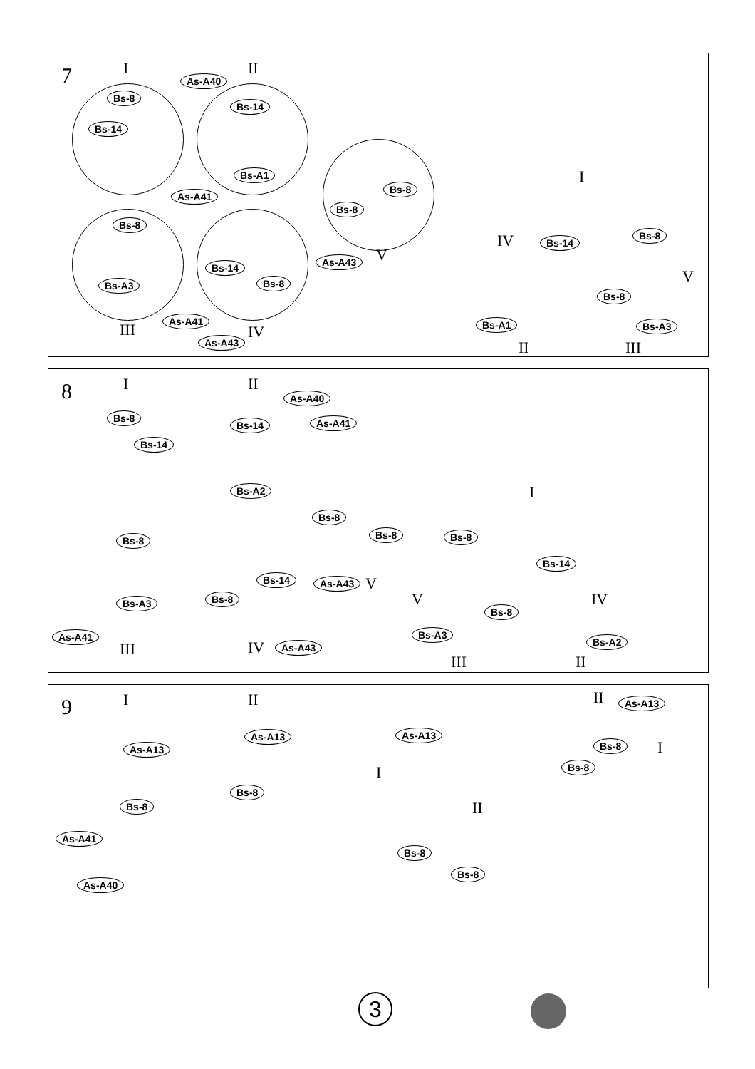7 I II
As-A40
Bs-8
Bs-14
Bs-14
Bs-A1
As-A41
Bs-8
Bs-A3
As-A41
III
Bs-14
Bs-8
As-A43 IV
Bs-8
Bs-8
As-A43 V
I
IV Bs-14
Bs-8
Bs-8
V
Bs-A1 Bs-A3
II III
8 I II
Bs-8
Bs-14
As-A40
As-A41 Bs-14
Bs-A2
Bs-8
Bs-A3
As-A41
III
Bs-14
Bs-8
IV As-A43
Bs-8
Bs-8
As-A43 V
I
Bs-8
Bs-14
V IV
Bs-8
Bs-A3
Bs-A2
III II
9 I II
As-A13
Bs-8
As-A41
As-A40
As-A13
Bs-8
As-A13
I
II
II As-A13
I Bs-8
Bs-8
Bs-8
Bs-8
3